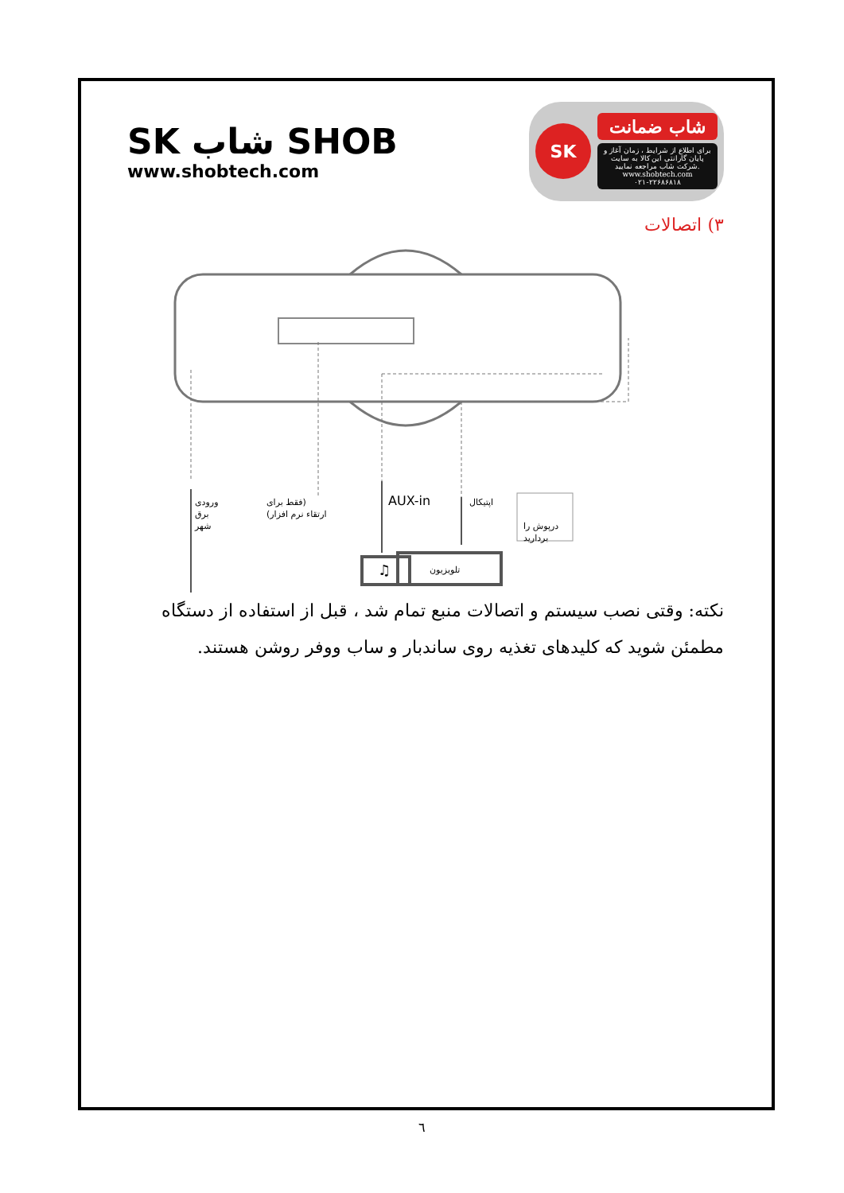SK شاب SHOB
www.shobtech.com
SK
شاب ضمانت
برای اطلاع از شرایط ، زمان آغاز و پایان گارانتی این کالا به سایت شرکت شاب مراجعه نمایید.
www.shobtech.com
۰۲۱-۲۲۶۸۶۸۱۸
۳) اتصالات
ورودی
برق
شهر
فقط برای)
(ارتقاء نرم افزار
AUX-in
اپتیکال
درپوش را
بردارید
♫
تلویزیون
نکته: وقتی نصب سیستم و اتصالات منبع تمام شد ، قبل از استفاده از دستگاه مطمئن شوید که کلیدهای تغذیه روی ساندبار و ساب ووفر روشن هستند.
٦